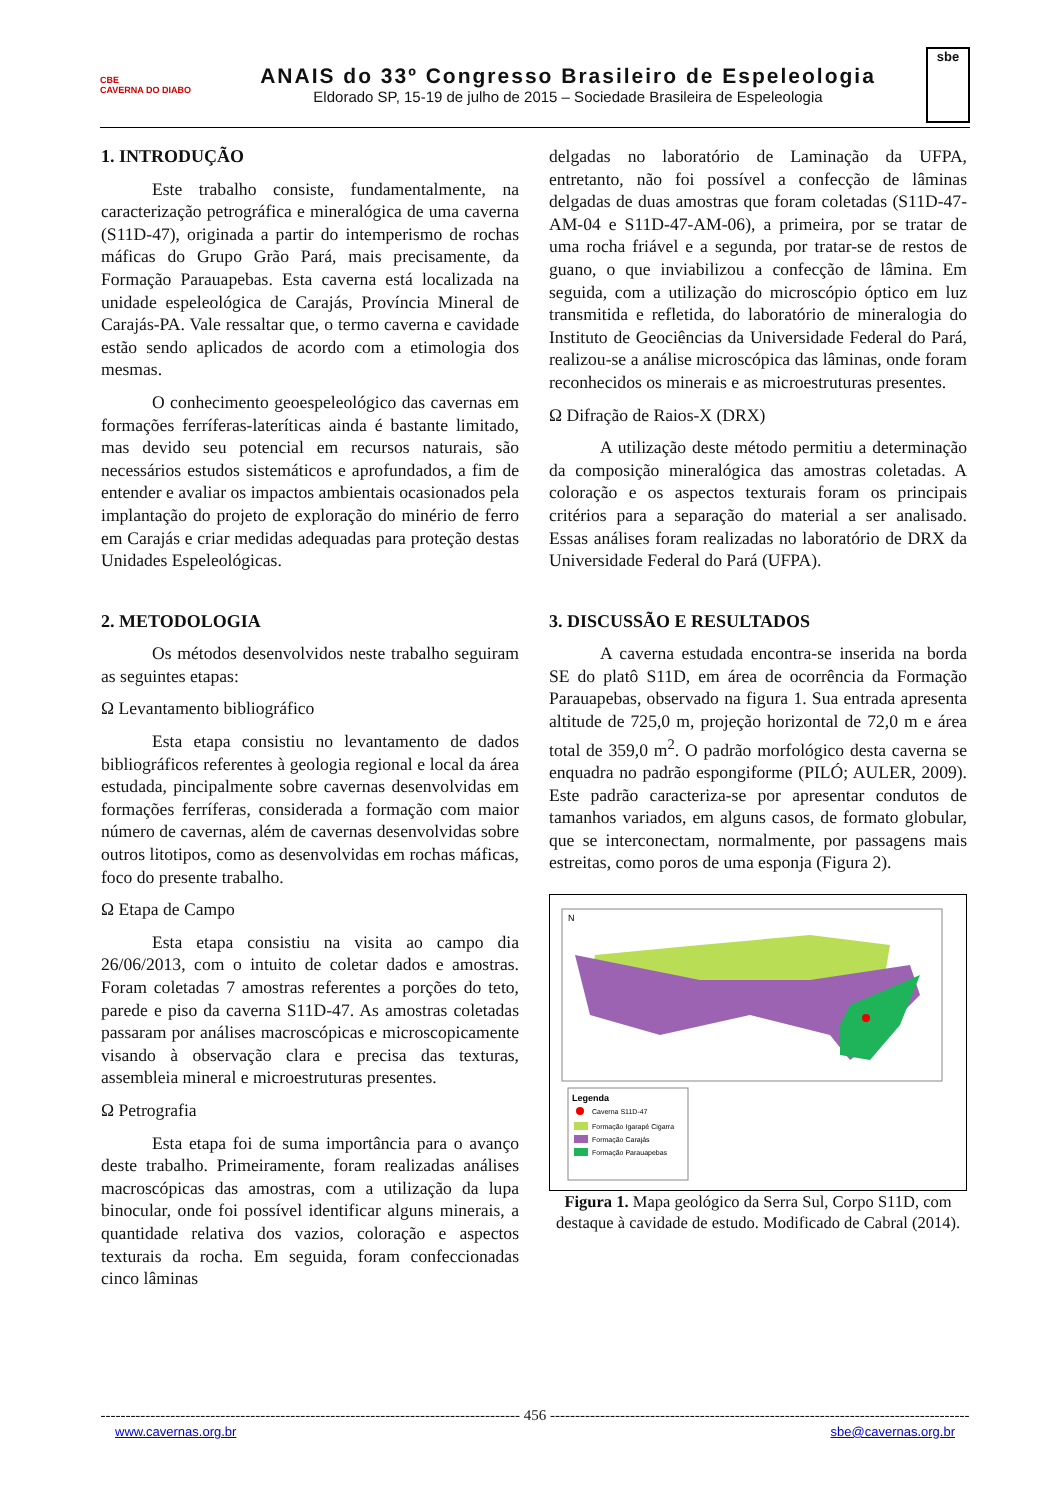CBE
CAVERNA DO DIABO
ANAIS do 33º Congresso Brasileiro de Espeleologia
Eldorado SP, 15-19 de julho de 2015 – Sociedade Brasileira de Espeleologia
sbe
1. INTRODUÇÃO
Este trabalho consiste, fundamentalmente, na caracterização petrográfica e mineralógica de uma caverna (S11D-47), originada a partir do intemperismo de rochas máficas do Grupo Grão Pará, mais precisamente, da Formação Parauapebas. Esta caverna está localizada na unidade espeleológica de Carajás, Província Mineral de Carajás-PA. Vale ressaltar que, o termo caverna e cavidade estão sendo aplicados de acordo com a etimologia dos mesmas.
O conhecimento geoespeleológico das cavernas em formações ferríferas-lateríticas ainda é bastante limitado, mas devido seu potencial em recursos naturais, são necessários estudos sistemáticos e aprofundados, a fim de entender e avaliar os impactos ambientais ocasionados pela implantação do projeto de exploração do minério de ferro em Carajás e criar medidas adequadas para proteção destas Unidades Espeleológicas.
2. METODOLOGIA
Os métodos desenvolvidos neste trabalho seguiram as seguintes etapas:
Ω Levantamento bibliográfico
Esta etapa consistiu no levantamento de dados bibliográficos referentes à geologia regional e local da área estudada, pincipalmente sobre cavernas desenvolvidas em formações ferríferas, considerada a formação com maior número de cavernas, além de cavernas desenvolvidas sobre outros litotipos, como as desenvolvidas em rochas máficas, foco do presente trabalho.
Ω Etapa de Campo
Esta etapa consistiu na visita ao campo dia 26/06/2013, com o intuito de coletar dados e amostras. Foram coletadas 7 amostras referentes a porções do teto, parede e piso da caverna S11D-47. As amostras coletadas passaram por análises macroscópicas e microscopicamente visando à observação clara e precisa das texturas, assembleia mineral e microestruturas presentes.
Ω Petrografia
Esta etapa foi de suma importância para o avanço deste trabalho. Primeiramente, foram realizadas análises macroscópicas das amostras, com a utilização da lupa binocular, onde foi possível identificar alguns minerais, a quantidade relativa dos vazios, coloração e aspectos texturais da rocha. Em seguida, foram confeccionadas cinco lâminas
delgadas no laboratório de Laminação da UFPA, entretanto, não foi possível a confecção de lâminas delgadas de duas amostras que foram coletadas (S11D-47-AM-04 e S11D-47-AM-06), a primeira, por se tratar de uma rocha friável e a segunda, por tratar-se de restos de guano, o que inviabilizou a confecção de lâmina. Em seguida, com a utilização do microscópio óptico em luz transmitida e refletida, do laboratório de mineralogia do Instituto de Geociências da Universidade Federal do Pará, realizou-se a análise microscópica das lâminas, onde foram reconhecidos os minerais e as microestruturas presentes.
Ω Difração de Raios-X (DRX)
A utilização deste método permitiu a determinação da composição mineralógica das amostras coletadas. A coloração e os aspectos texturais foram os principais critérios para a separação do material a ser analisado. Essas análises foram realizadas no laboratório de DRX da Universidade Federal do Pará (UFPA).
3. DISCUSSÃO E RESULTADOS
A caverna estudada encontra-se inserida na borda SE do platô S11D, em área de ocorrência da Formação Parauapebas, observado na figura 1. Sua entrada apresenta altitude de 725,0 m, projeção horizontal de 72,0 m e área total de 359,0 m<sup>2</sup>. O padrão morfológico desta caverna se enquadra no padrão espongiforme (PILÓ; AULER, 2009). Este padrão caracteriza-se por apresentar condutos de tamanhos variados, em alguns casos, de formato globular, que se interconectam, normalmente, por passagens mais estreitas, como poros de uma esponja (Figura 2).
N
Legenda
Caverna S11D-47
Formação Igarapé Cigarra
Formação Carajás
Formação Parauapebas
Figura 1. Mapa geológico da Serra Sul, Corpo S11D, com destaque à cavidade de estudo. Modificado de Cabral (2014).
------------------------------------------------------------------------------------ 456 ------------------------------------------------------------------------------------
www.cavernas.org.br sbe@cavernas.org.br